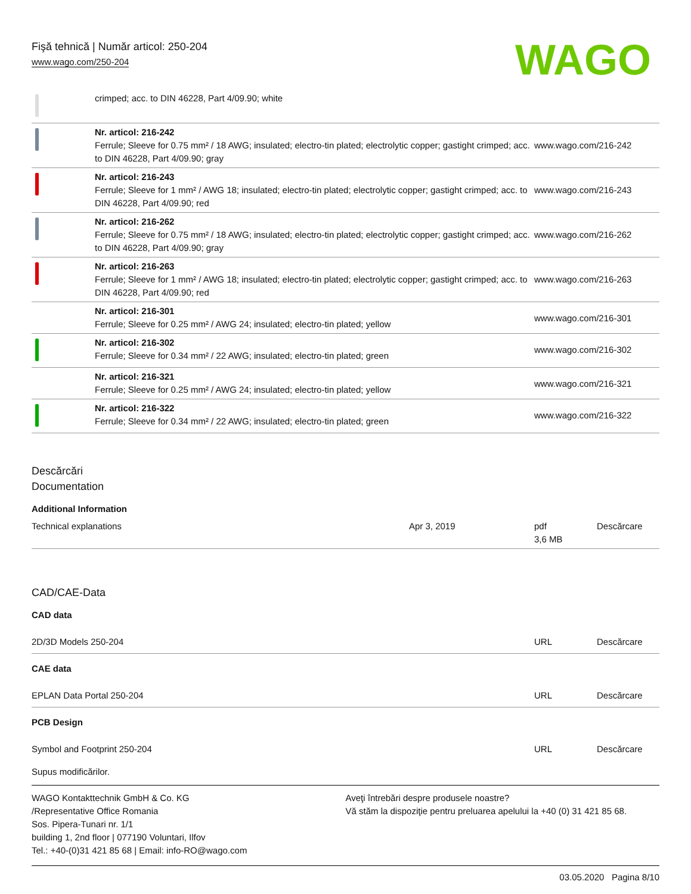Fişă tehnică | Număr articol: 250-204
www.wago.com/250-204
WAGO
| | crimped; acc. to DIN 46228, Part 4/09.90; white | |
| | Nr. articol: 216-242 Ferrule; Sleeve for 0.75 mm² / 18 AWG; insulated; electro-tin plated; electrolytic copper; gastight crimped; acc. to DIN 46228, Part 4/09.90; gray | www.wago.com/216-242 |
| | Nr. articol: 216-243 Ferrule; Sleeve for 1 mm² / AWG 18; insulated; electro-tin plated; electrolytic copper; gastight crimped; acc. to DIN 46228, Part 4/09.90; red | www.wago.com/216-243 |
| | Nr. articol: 216-262 Ferrule; Sleeve for 0.75 mm² / 18 AWG; insulated; electro-tin plated; electrolytic copper; gastight crimped; acc. to DIN 46228, Part 4/09.90; gray | www.wago.com/216-262 |
| | Nr. articol: 216-263 Ferrule; Sleeve for 1 mm² / AWG 18; insulated; electro-tin plated; electrolytic copper; gastight crimped; acc. to DIN 46228, Part 4/09.90; red | www.wago.com/216-263 |
| | Nr. articol: 216-301 Ferrule; Sleeve for 0.25 mm² / AWG 24; insulated; electro-tin plated; yellow | www.wago.com/216-301 |
| | Nr. articol: 216-302 Ferrule; Sleeve for 0.34 mm² / 22 AWG; insulated; electro-tin plated; green | www.wago.com/216-302 |
| | Nr. articol: 216-321 Ferrule; Sleeve for 0.25 mm² / AWG 24; insulated; electro-tin plated; yellow | www.wago.com/216-321 |
| | Nr. articol: 216-322 Ferrule; Sleeve for 0.34 mm² / 22 AWG; insulated; electro-tin plated; green | www.wago.com/216-322 |
Descărcări
Documentation
Additional Information
| Technical explanations | Apr 3, 2019 | pdf 3,6 MB | Descărcare |
CAD/CAE-Data
CAD data
| 2D/3D Models 250-204 | URL | Descărcare |
CAE data
| EPLAN Data Portal 250-204 | URL | Descărcare |
PCB Design
| Symbol and Footprint 250-204 | URL | Descărcare |
Supus modificărilor.
WAGO Kontakttechnik GmbH & Co. KG
/Representative Office Romania
Sos. Pipera-Tunari nr. 1/1
building 1, 2nd floor | 077190 Voluntari, Ilfov
Tel.: +40-(0)31 421 85 68 | Email: info-RO@wago.com
Aveţi întrebări despre produsele noastre?
Vă stăm la dispoziţie pentru preluarea apelului la +40 (0) 31 421 85 68.
03.05.2020 Pagina 8/10